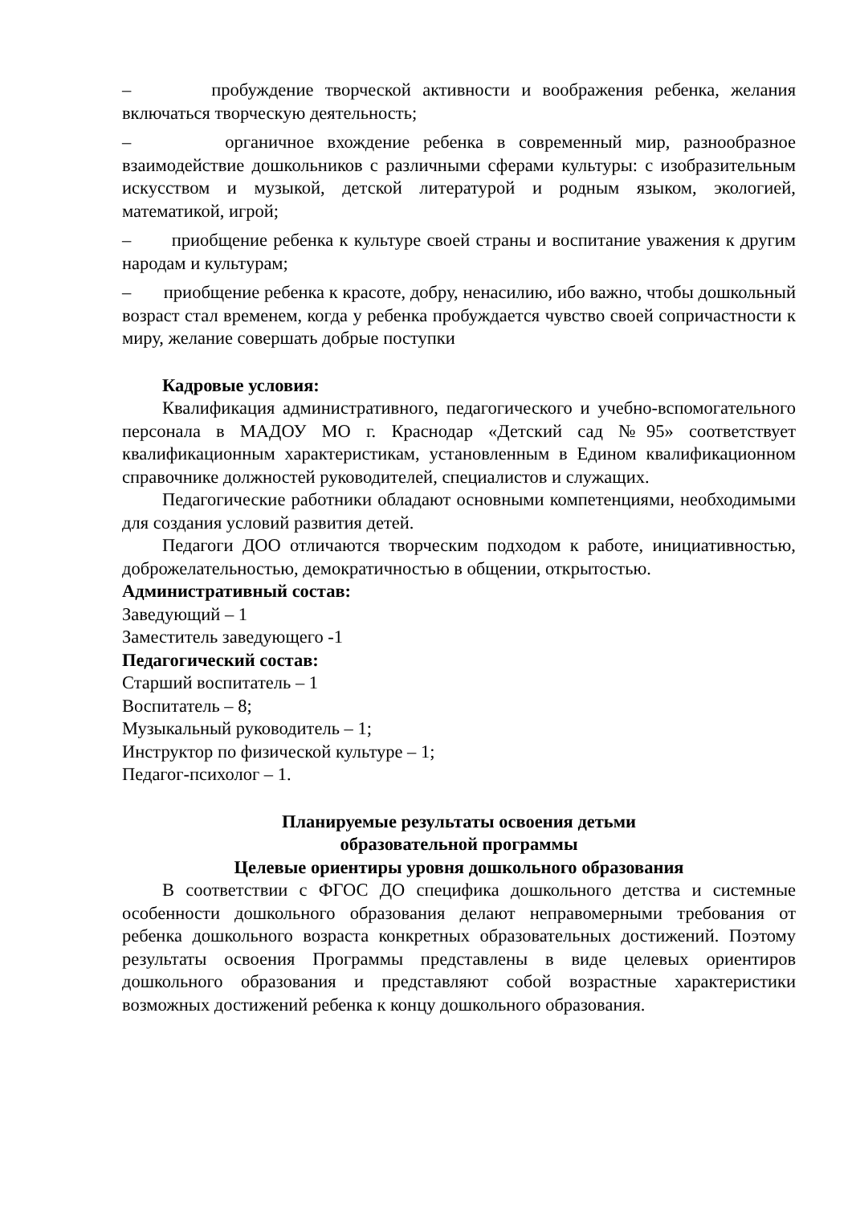– пробуждение творческой активности и воображения ребенка, желания включаться творческую деятельность;
– органичное вхождение ребенка в современный мир, разнообразное взаимодействие дошкольников с различными сферами культуры: с изобразительным искусством и музыкой, детской литературой и родным языком, экологией, математикой, игрой;
– приобщение ребенка к культуре своей страны и воспитание уважения к другим народам и культурам;
– приобщение ребенка к красоте, добру, ненасилию, ибо важно, чтобы дошкольный возраст стал временем, когда у ребенка пробуждается чувство своей сопричастности к миру, желание совершать добрые поступки
Кадровые условия:
Квалификация административного, педагогического и учебно-вспомогательного персонала в МАДОУ МО г. Краснодар «Детский сад №95» соответствует квалификационным характеристикам, установленным в Едином квалификационном справочнике должностей руководителей, специалистов и служащих.
Педагогические работники обладают основными компетенциями, необходимыми для создания условий развития детей.
Педагоги ДОО отличаются творческим подходом к работе, инициативностью, доброжелательностью, демократичностью в общении, открытостью.
Административный состав:
Заведующий – 1
Заместитель заведующего -1
Педагогический состав:
Старший воспитатель – 1
Воспитатель – 8;
Музыкальный руководитель – 1;
Инструктор по физической культуре – 1;
Педагог-психолог – 1.
Планируемые результаты освоения детьми
образовательной программы
Целевые ориентиры уровня дошкольного образования
В соответствии с ФГОС ДО специфика дошкольного детства и системные особенности дошкольного образования делают неправомерными требования от ребенка дошкольного возраста конкретных образовательных достижений. Поэтому результаты освоения Программы представлены в виде целевых ориентиров дошкольного образования и представляют собой возрастные характеристики возможных достижений ребенка к концу дошкольного образования.